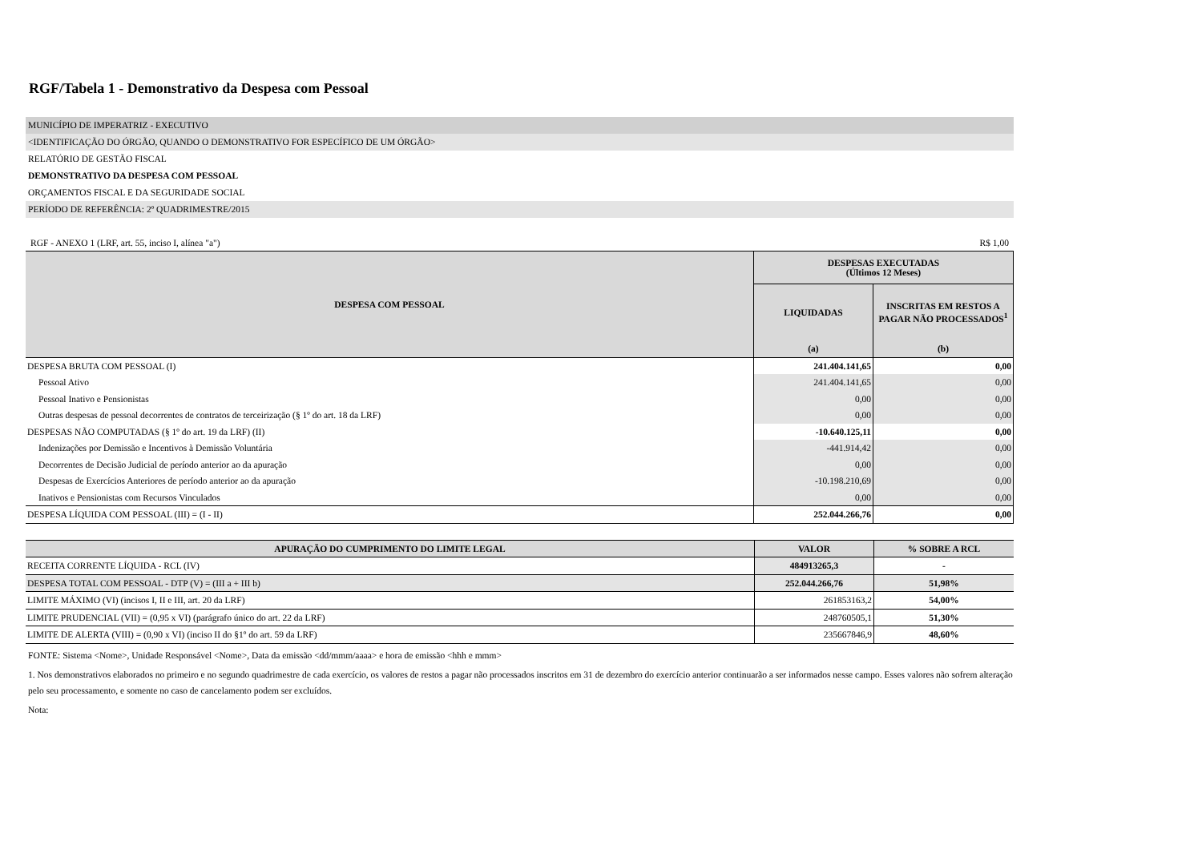RGF/Tabela 1 - Demonstrativo da Despesa com Pessoal
MUNICÍPIO DE IMPERATRIZ - EXECUTIVO
<IDENTIFICAÇÃO DO ÓRGÃO, QUANDO O DEMONSTRATIVO FOR ESPECÍFICO DE UM ÓRGÃO>
RELATÓRIO DE GESTÃO FISCAL
DEMONSTRATIVO DA DESPESA COM PESSOAL
ORÇAMENTOS FISCAL E DA SEGURIDADE SOCIAL
PERÍODO DE REFERÊNCIA: 2º QUADRIMESTRE/2015
RGF - ANEXO 1 (LRF, art. 55, inciso I, alínea "a") R$ 1,00
| DESPESA COM PESSOAL | DESPESAS EXECUTADAS (Últimos 12 Meses) | |
| --- | --- | --- |
| | LIQUIDADAS | INSCRITAS EM RESTOS A PAGAR NÃO PROCESSADOS<sup>1</sup> |
| | (a) | (b) |
| DESPESA BRUTA COM PESSOAL (I) | 241.404.141,65 | 0,00 |
| Pessoal Ativo | 241.404.141,65 | 0,00 |
| Pessoal Inativo e Pensionistas | 0,00 | 0,00 |
| Outras despesas de pessoal decorrentes de contratos de terceirização (§ 1º do art. 18 da LRF) | 0,00 | 0,00 |
| DESPESAS NÃO COMPUTADAS (§ 1º do art. 19 da LRF) (II) | -10.640.125,11 | 0,00 |
| Indenizações por Demissão e Incentivos à Demissão Voluntária | -441.914,42 | 0,00 |
| Decorrentes de Decisão Judicial de período anterior ao da apuração | 0,00 | 0,00 |
| Despesas de Exercícios Anteriores de período anterior ao da apuração | -10.198.210,69 | 0,00 |
| Inativos e Pensionistas com Recursos Vinculados | 0,00 | 0,00 |
| DESPESA LÍQUIDA COM PESSOAL (III) = (I - II) | 252.044.266,76 | 0,00 |
| APURAÇÃO DO CUMPRIMENTO DO LIMITE LEGAL | VALOR | % SOBRE A RCL |
| --- | --- | --- |
| RECEITA CORRENTE LÍQUIDA - RCL (IV) | 484913265,3 | - |
| DESPESA TOTAL COM PESSOAL - DTP (V) = (III a + III b) | 252.044.266,76 | 51,98% |
| LIMITE MÁXIMO (VI) (incisos I, II e III, art. 20 da LRF) | 261853163,2 | 54,00% |
| LIMITE PRUDENCIAL (VII) = (0,95 x VI) (parágrafo único do art. 22 da LRF) | 248760505,1 | 51,30% |
| LIMITE DE ALERTA (VIII) = (0,90 x VI) (inciso II do §1º do art. 59 da LRF) | 235667846,9 | 48,60% |
FONTE: Sistema <Nome>, Unidade Responsável <Nome>, Data da emissão <dd/mmm/aaaa> e hora de emissão <hhh e mmm>
1. Nos demonstrativos elaborados no primeiro e no segundo quadrimestre de cada exercício, os valores de restos a pagar não processados inscritos em 31 de dezembro do exercício anterior continuarão a ser informados nesse campo. Esses valores não sofrem alteração pelo seu processamento, e somente no caso de cancelamento podem ser excluídos.
Nota: